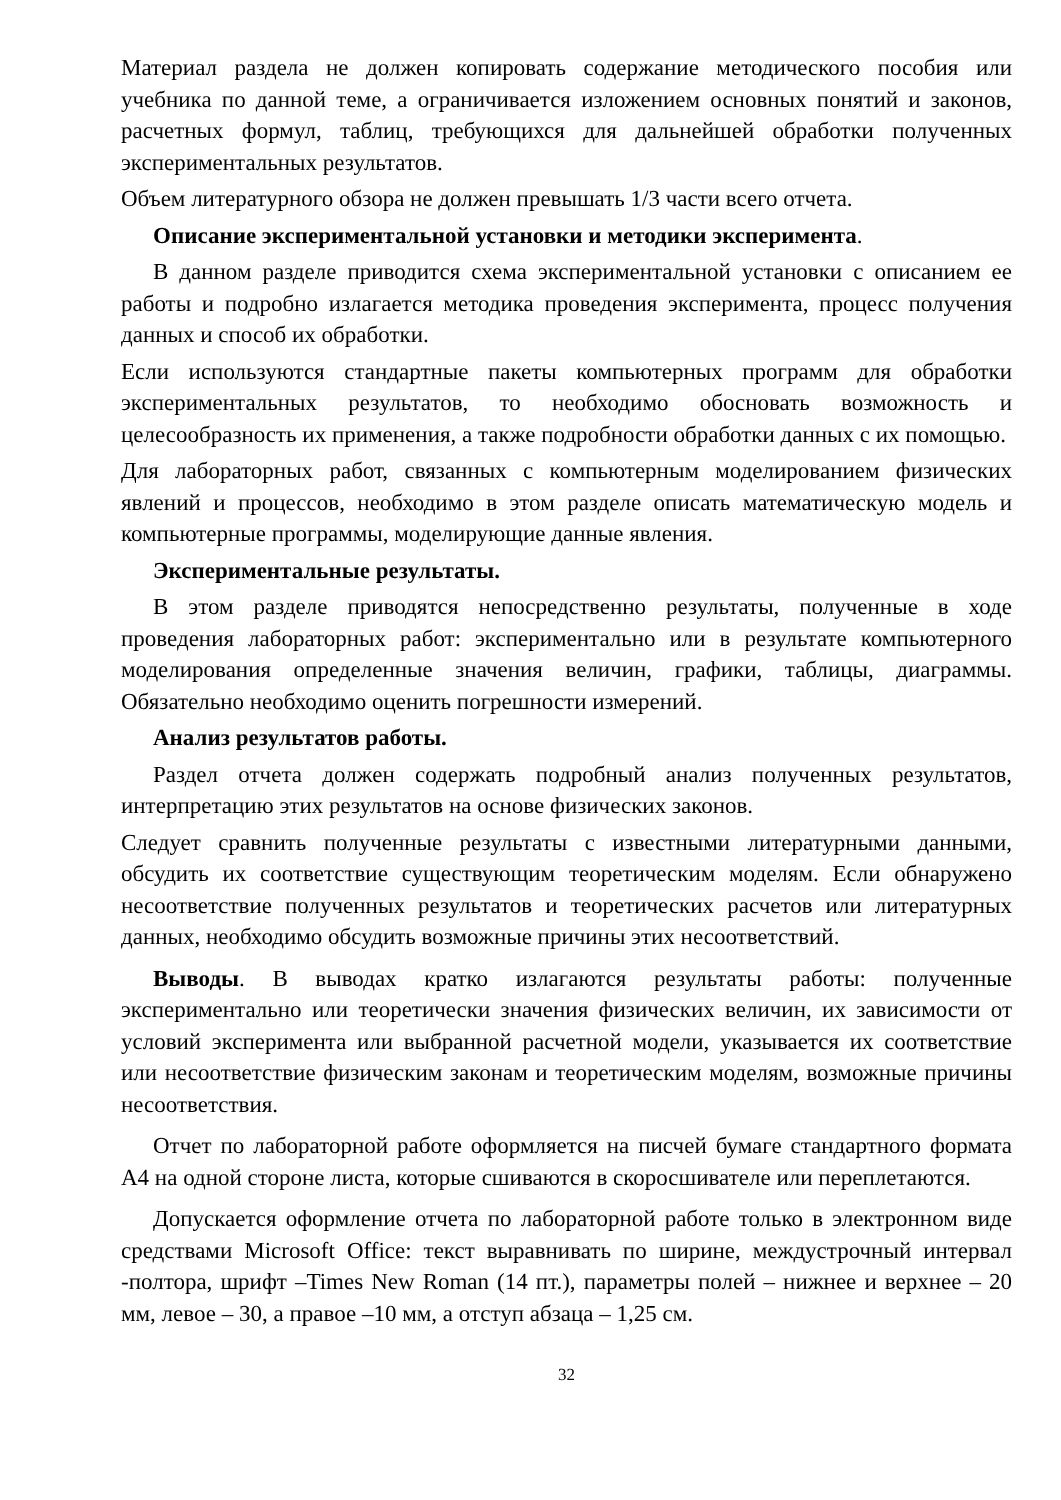Материал раздела не должен копировать содержание методического пособия или учебника по данной теме, а ограничивается изложением основных понятий и законов, расчетных формул, таблиц, требующихся для дальнейшей обработки полученных экспериментальных результатов.
Объем литературного обзора не должен превышать 1/3 части всего отчета.
Описание экспериментальной установки и методики эксперимента.
В данном разделе приводится схема экспериментальной установки с описанием ее работы и подробно излагается методика проведения эксперимента, процесс получения данных и способ их обработки.
Если используются стандартные пакеты компьютерных программ для обработки экспериментальных результатов, то необходимо обосновать возможность и целесообразность их применения, а также подробности обработки данных с их помощью.
Для лабораторных работ, связанных с компьютерным моделированием физических явлений и процессов, необходимо в этом разделе описать математическую модель и компьютерные программы, моделирующие данные явления.
Экспериментальные результаты.
В этом разделе приводятся непосредственно результаты, полученные в ходе проведения лабораторных работ: экспериментально или в результате компьютерного моделирования определенные значения величин, графики, таблицы, диаграммы. Обязательно необходимо оценить погрешности измерений.
Анализ результатов работы.
Раздел отчета должен содержать подробный анализ полученных результатов, интерпретацию этих результатов на основе физических законов.
Следует сравнить полученные результаты с известными литературными данными, обсудить их соответствие существующим теоретическим моделям. Если обнаружено несоответствие полученных результатов и теоретических расчетов или литературных данных, необходимо обсудить возможные причины этих несоответствий.
Выводы. В выводах кратко излагаются результаты работы: полученные экспериментально или теоретически значения физических величин, их зависимости от условий эксперимента или выбранной расчетной модели, указывается их соответствие или несоответствие физическим законам и теоретическим моделям, возможные причины несоответствия.
Отчет по лабораторной работе оформляется на писчей бумаге стандартного формата А4 на одной стороне листа, которые сшиваются в скоросшивателе или переплетаются.
Допускается оформление отчета по лабораторной работе только в электронном виде средствами Microsoft Office: текст выравнивать по ширине, междустрочный интервал -полтора, шрифт –Times New Roman (14 пт.), параметры полей – нижнее и верхнее – 20 мм, левое – 30, а правое –10 мм, а отступ абзаца – 1,25 см.
32